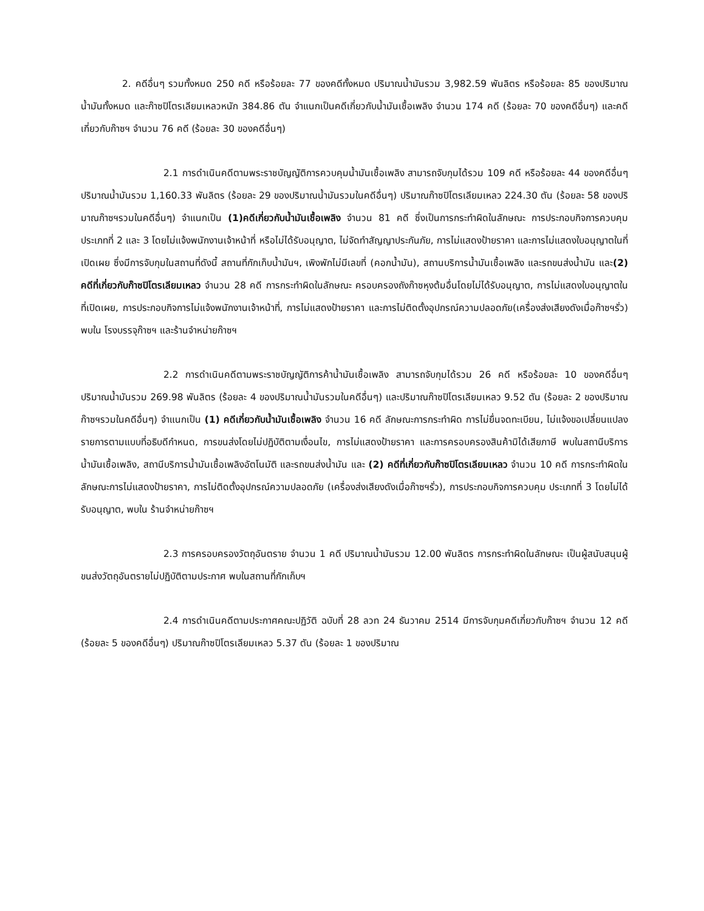2. คดีอื่นๆ รวมทั้งหมด 250 คดี หรือร้อยละ 77 ของคดีทั้งหมด ปริมาณน้ำมันรวม 3,982.59 พันลิตร หรือร้อยละ 85 ของปริมาณน้ำมันทั้งหมด และก๊าซปิโตรเลียมเหลวหนัก 384.86 ตัน จำแนกเป็นคดีเกี่ยวกับน้ำมันเชื้อเพลิง จำนวน 174 คดี (ร้อยละ 70 ของคดีอื่นๆ) และคดีเกี่ยวกับก๊าซฯ จำนวน 76 คดี (ร้อยละ 30 ของคดีอื่นๆ)
2.1 การดำเนินคดีตามพระราชบัญญัติการควบคุมน้ำมันเชื้อเพลิง สามารถจับกุมได้รวม 109 คดี หรือร้อยละ 44 ของคดีอื่นๆ ปริมาณน้ำมันรวม 1,160.33 พันลิตร (ร้อยละ 29 ของปริมาณน้ำมันรวมในคดีอื่นๆ) ปริมาณก๊าซปิโตรเลียมเหลว 224.30 ตัน (ร้อยละ 58 ของปริมาณก๊าซฯรวมในคดีอื่นๆ) จำแนกเป็น (1)คดีเกี่ยวกับน้ำมันเชื้อเพลิง จำนวน 81 คดี ซึ่งเป็นการกระทำผิดในลักษณะ การประกอบกิจการควบคุม ประเภทที่ 2 และ 3 โดยไม่แจ้งพนักงานเจ้าหน้าที่ หรือไม่ได้รับอนุญาต, ไม่จัดทำสัญญาประกันภัย, การไม่แสดงป้ายราคา และการไม่แสดงใบอนุญาตในที่เปิดเผย ซึ่งมีการจับกุมในสถานที่ดังนี้ สถานที่กักเก็บน้ำมันฯ, เพิงพักไม่มีเลขที่ (คอกน้ำมัน), สถานบริการน้ำมันเชื้อเพลิง และรถขนส่งน้ำมัน และ(2) คดีที่เกี่ยวกับก๊าซปิโตรเลียมเหลว จำนวน 28 คดี การกระทำผิดในลักษณะ ครอบครองถังก๊าซหุงต้มอื่นโดยไม่ได้รับอนุญาต, การไม่แสดงใบอนุญาตในที่เปิดเผย, การประกอบกิจการไม่แจ้งพนักงานเจ้าหน้าที่, การไม่แสดงป้ายราคา และการไม่ติดตั้งอุปกรณ์ความปลอดภัย(เครื่องส่งเสียงดังเมื่อก๊าซฯรั่ว) พบใน โรงบรรจุก๊าซฯ และร้านจำหน่ายก๊าซฯ
2.2 การดำเนินคดีตามพระราชบัญญัติการค้าน้ำมันเชื้อเพลิง สามารถจับกุมได้รวม 26 คดี หรือร้อยละ 10 ของคดีอื่นๆ ปริมาณน้ำมันรวม 269.98 พันลิตร (ร้อยละ 4 ของปริมาณน้ำมันรวมในคดีอื่นๆ) และปริมาณก๊าซปิโตรเลียมเหลว 9.52 ตัน (ร้อยละ 2 ของปริมาณก๊าซฯรวมในคดีอื่นๆ) จำแนกเป็น (1) คดีเกี่ยวกับน้ำมันเชื้อเพลิง จำนวน 16 คดี ลักษณะการกระทำผิด การไม่ยื่นจดทะเบียน, ไม่แจ้งขอเปลี่ยนแปลงรายการตามแบบที่อธิบดีกำหนด, การขนส่งโดยไม่ปฏิบัติตามเงื่อนไข, การไม่แสดงป้ายราคา และการครอบครองสินค้ามิได้เสียภาษี พบในสถานีบริการน้ำมันเชื้อเพลิง, สถานีบริการน้ำมันเชื้อเพลิงอัตโนมัติ และรถขนส่งน้ำมัน และ (2) คดีที่เกี่ยวกับก๊าซปิโตรเลียมเหลว จำนวน 10 คดี การกระทำผิดในลักษณะการไม่แสดงป้ายราคา, การไม่ติดตั้งอุปกรณ์ความปลอดภัย (เครื่องส่งเสียงดังเมื่อก๊าซฯรั่ว), การประกอบกิจการควบคุม ประเภทที่ 3 โดยไม่ได้รับอนุญาต, พบใน ร้านจำหน่ายก๊าซฯ
2.3 การครอบครองวัตถุอันตราย จำนวน 1 คดี ปริมาณน้ำมันรวม 12.00 พันลิตร การกระทำผิดในลักษณะ เป็นผู้สนับสนุนผู้ขนส่งวัตถุอันตรายไม่ปฏิบัติตามประกาศ พบในสถานที่กักเก็บฯ
2.4 การดำเนินคดีตามประกาศคณะปฏิวัติ ฉบับที่ 28 ลวท 24 ธันวาคม 2514 มีการจับกุมคดีเกี่ยวกับก๊าซฯ จำนวน 12 คดี (ร้อยละ 5 ของคดีอื่นๆ) ปริมาณก๊าซปิโตรเลียมเหลว 5.37 ตัน (ร้อยละ 1 ของปริมาณ